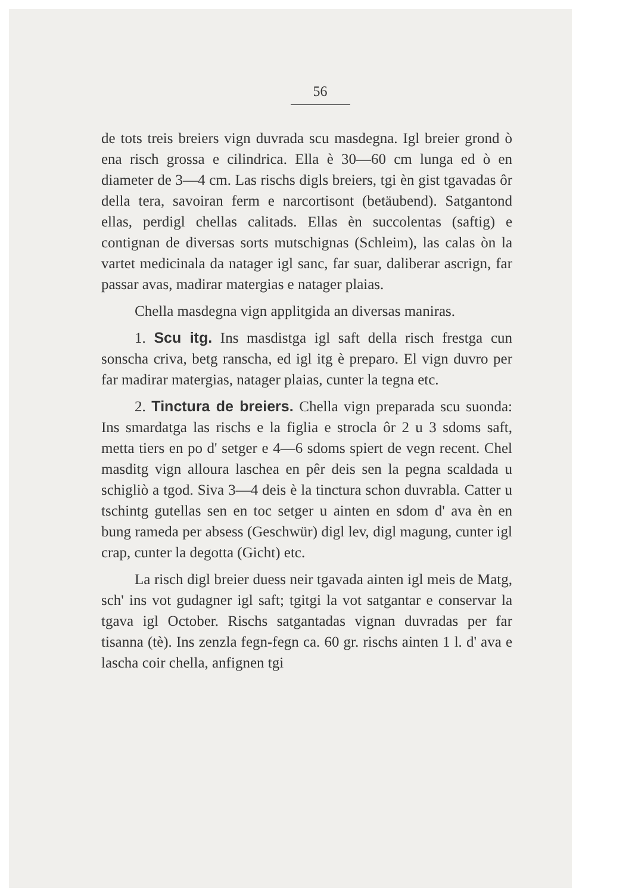56
de tots treis breiers vign duvrada scu masdegna. Igl breier grond ò ena risch grossa e cilindrica. Ella è 30—60 cm lunga ed ò en diameter de 3—4 cm. Las rischs digls breiers, tgi èn gist tgavadas ôr della tera, savoiran ferm e narcortisont (betäubend). Satgantond ellas, perdigl chellas calitads. Ellas èn succolentas (saftig) e contignan de diversas sorts mutschignas (Schleim), las calas òn la vartet medicinala da natager igl sanc, far suar, daliberar ascrign, far passar avas, madirar matergias e natager plaias.
Chella masdegna vign applitgida an diversas maniras.
1. Scu itg. Ins masdistga igl saft della risch frestga cun sonscha criva, betg ranscha, ed igl itg è preparo. El vign duvro per far madirar matergias, natager plaias, cunter la tegna etc.
2. Tinctura de breiers. Chella vign preparada scu suonda: Ins smardatga las rischs e la figlia e strocla ôr 2 u 3 sdoms saft, metta tiers en po d' setger e 4—6 sdoms spiert de vegn recent. Chel masditg vign alloura laschea en pêr deis sen la pegna scaldada u schigliò a tgod. Siva 3—4 deis è la tinctura schon duvrabla. Catter u tschintg gutellas sen en toc setger u ainten en sdom d' ava èn en bung rameda per absess (Geschwür) digl lev, digl magung, cunter igl crap, cunter la degotta (Gicht) etc.
La risch digl breier duess neir tgavada ainten igl meis de Matg, sch' ins vot gudagner igl saft; tgitgi la vot satgantar e conservar la tgava igl October. Rischs satgantadas vignan duvradas per far tisanna (tè). Ins zenzla fegn-fegn ca. 60 gr. rischs ainten 1 l. d' ava e lascha coir chella, anfignen tgi